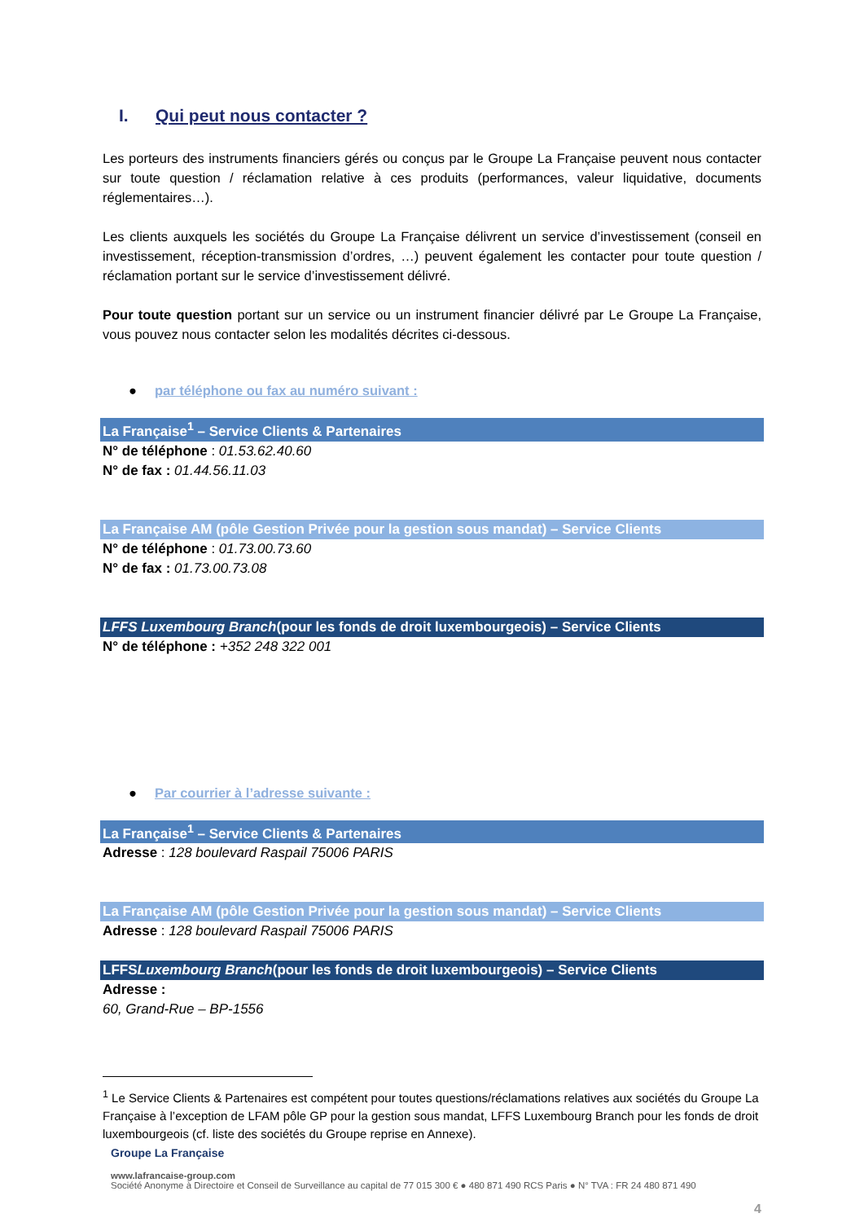I. Qui peut nous contacter ?
Les porteurs des instruments financiers gérés ou conçus par le Groupe La Française peuvent nous contacter sur toute question / réclamation relative à ces produits (performances, valeur liquidative, documents réglementaires…).
Les clients auxquels les sociétés du Groupe La Française délivrent un service d’investissement (conseil en investissement, réception-transmission d’ordres, …) peuvent également les contacter pour toute question / réclamation portant sur le service d’investissement délivré.
Pour toute question portant sur un service ou un instrument financier délivré par Le Groupe La Française, vous pouvez nous contacter selon les modalités décrites ci-dessous.
● par téléphone ou fax au numéro suivant :
La Française<sup>1</sup> – Service Clients & Partenaires
N° de téléphone : 01.53.62.40.60
N° de fax : 01.44.56.11.03
La Française AM (pôle Gestion Privée pour la gestion sous mandat) – Service Clients
N° de téléphone : 01.73.00.73.60
N° de fax : 01.73.00.73.08
LFFS Luxembourg Branch(pour les fonds de droit luxembourgeois) – Service Clients
N° de téléphone : +352 248 322 001
● Par courrier à l’adresse suivante :
La Française<sup>1</sup> – Service Clients & Partenaires
Adresse : 128 boulevard Raspail 75006 PARIS
La Française AM (pôle Gestion Privée pour la gestion sous mandat) – Service Clients
Adresse : 128 boulevard Raspail 75006 PARIS
LFFSLuxembourg Branch(pour les fonds de droit luxembourgeois) – Service Clients
Adresse :
60, Grand-Rue – BP-1556
<sup>1</sup> Le Service Clients & Partenaires est compétent pour toutes questions/réclamations relatives aux sociétés du Groupe La Française à l’exception de LFAM pôle GP pour la gestion sous mandat, LFFS Luxembourg Branch pour les fonds de droit luxembourgeois (cf. liste des sociétés du Groupe reprise en Annexe).
Groupe La Française
www.lafrancaise-group.com
Société Anonyme à Directoire et Conseil de Surveillance au capital de 77 015 300 € ● 480 871 490 RCS Paris ● N° TVA : FR 24 480 871 490
4